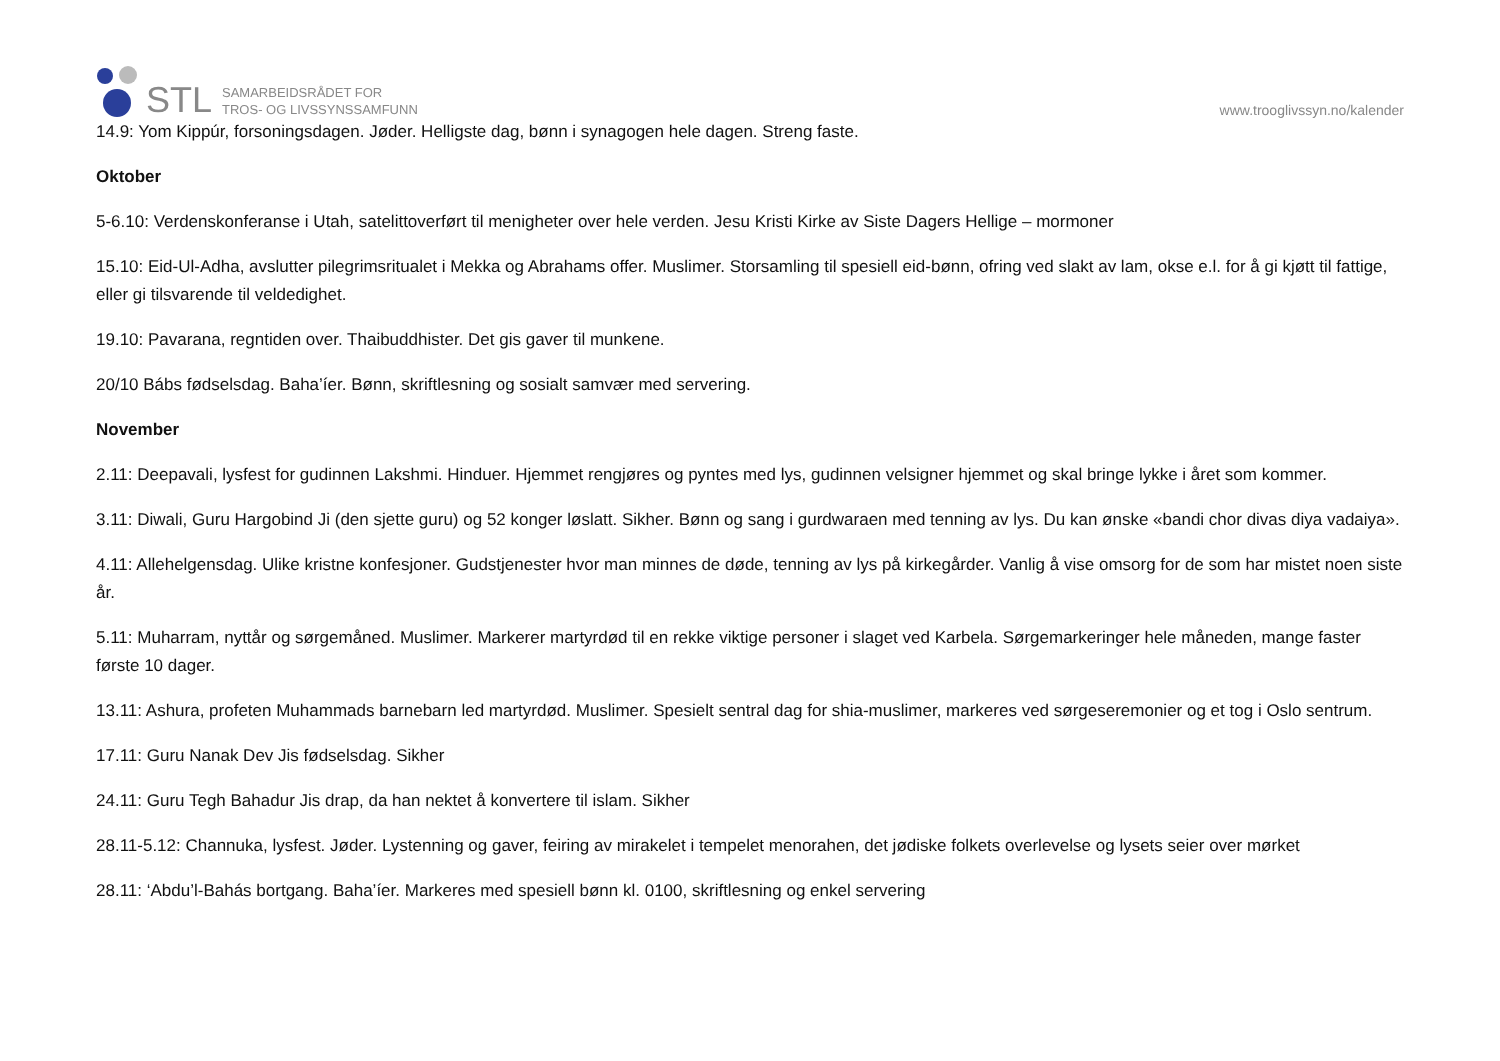STL
SAMARBEIDSRÅDET FOR
TROS- OG LIVSSYNSSAMFUNN
www.trooglivssyn.no/kalender
14.9: Yom Kippúr, forsoningsdagen. Jøder. Helligste dag, bønn i synagogen hele dagen. Streng faste.
Oktober
5-6.10: Verdenskonferanse i Utah, satelittoverført til menigheter over hele verden. Jesu Kristi Kirke av Siste Dagers Hellige – mormoner
15.10: Eid-Ul-Adha, avslutter pilegrimsritualet i Mekka og Abrahams offer. Muslimer. Storsamling til spesiell eid-bønn, ofring ved slakt av lam, okse e.l. for å gi kjøtt til fattige, eller gi tilsvarende til veldedighet.
19.10: Pavarana, regntiden over. Thaibuddhister. Det gis gaver til munkene.
20/10 Bábs fødselsdag. Baha’íer. Bønn, skriftlesning og sosialt samvær med servering.
November
2.11: Deepavali, lysfest for gudinnen Lakshmi. Hinduer. Hjemmet rengjøres og pyntes med lys, gudinnen velsigner hjemmet og skal bringe lykke i året som kommer.
3.11: Diwali, Guru Hargobind Ji (den sjette guru) og 52 konger løslatt. Sikher. Bønn og sang i gurdwaraen med tenning av lys. Du kan ønske «bandi chor divas diya vadaiya».
4.11: Allehelgensdag. Ulike kristne konfesjoner. Gudstjenester hvor man minnes de døde, tenning av lys på kirkegårder. Vanlig å vise omsorg for de som har mistet noen siste år.
5.11: Muharram, nyttår og sørgemåned. Muslimer. Markerer martyrdød til en rekke viktige personer i slaget ved Karbela. Sørgemarkeringer hele måneden, mange faster første 10 dager.
13.11: Ashura, profeten Muhammads barnebarn led martyrdød. Muslimer. Spesielt sentral dag for shia-muslimer, markeres ved sørgeseremonier og et tog i Oslo sentrum.
17.11: Guru Nanak Dev Jis fødselsdag. Sikher
24.11: Guru Tegh Bahadur Jis drap, da han nektet å konvertere til islam. Sikher
28.11-5.12: Channuka, lysfest. Jøder. Lystenning og gaver, feiring av mirakelet i tempelet menorahen, det jødiske folkets overlevelse og lysets seier over mørket
28.11: ‘Abdu’l-Bahás bortgang. Baha’íer. Markeres med spesiell bønn kl. 0100, skriftlesning og enkel servering